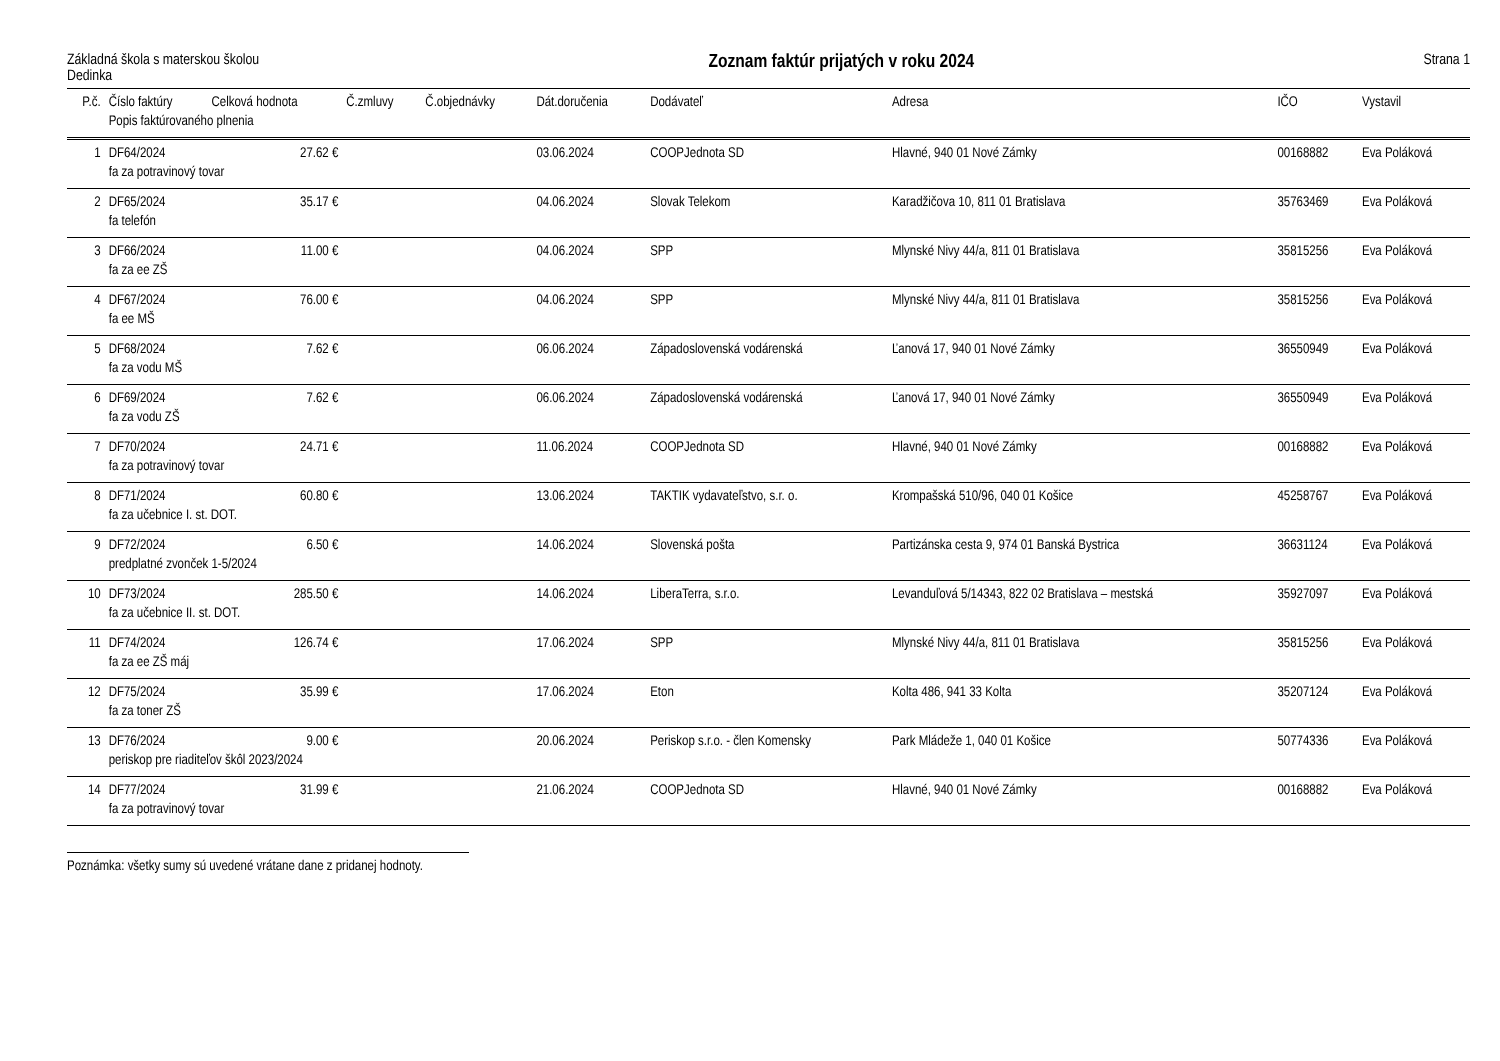Základná škola s materskou školou
Dedinka
Zoznam faktúr prijatých v roku 2024
Strana 1
| P.č. | Číslo faktúry | Celková hodnota | Č.zmluvy | Č.objednávky | Dát.doručenia | Dodávateľ | Adresa | IČO | Vystavil |
| --- | --- | --- | --- | --- | --- | --- | --- | --- | --- |
| | Popis faktúrovaného plnenia | | | | | | | | |
| 1 | DF64/2024 | 27.62 € | | | 03.06.2024 | COOPJednota SD | Hlavné, 940 01 Nové Zámky | 00168882 | Eva Poláková |
| | fa za potravinový tovar | | | | | | | | |
| 2 | DF65/2024 | 35.17 € | | | 04.06.2024 | Slovak Telekom | Karadžičova 10, 811 01 Bratislava | 35763469 | Eva Poláková |
| | fa telefón | | | | | | | | |
| 3 | DF66/2024 | 11.00 € | | | 04.06.2024 | SPP | Mlynské Nivy 44/a, 811 01 Bratislava | 35815256 | Eva Poláková |
| | fa za ee ZŠ | | | | | | | | |
| 4 | DF67/2024 | 76.00 € | | | 04.06.2024 | SPP | Mlynské Nivy 44/a, 811 01 Bratislava | 35815256 | Eva Poláková |
| | fa ee MŠ | | | | | | | | |
| 5 | DF68/2024 | 7.62 € | | | 06.06.2024 | Západoslovenská vodárenská | Ľanová 17, 940 01 Nové Zámky | 36550949 | Eva Poláková |
| | fa za vodu MŠ | | | | | | | | |
| 6 | DF69/2024 | 7.62 € | | | 06.06.2024 | Západoslovenská vodárenská | Ľanová 17, 940 01 Nové Zámky | 36550949 | Eva Poláková |
| | fa za vodu ZŠ | | | | | | | | |
| 7 | DF70/2024 | 24.71 € | | | 11.06.2024 | COOPJednota SD | Hlavné, 940 01 Nové Zámky | 00168882 | Eva Poláková |
| | fa za potravinový tovar | | | | | | | | |
| 8 | DF71/2024 | 60.80 € | | | 13.06.2024 | TAKTIK vydavateľstvo, s.r. o. | Krompašská 510/96, 040 01 Košice | 45258767 | Eva Poláková |
| | fa za učebnice I. st. DOT. | | | | | | | | |
| 9 | DF72/2024 | 6.50 € | | | 14.06.2024 | Slovenská pošta | Partizánska cesta 9, 974 01 Banská Bystrica | 36631124 | Eva Poláková |
| | predplatné zvonček 1-5/2024 | | | | | | | | |
| 10 | DF73/2024 | 285.50 € | | | 14.06.2024 | LiberaTerra, s.r.o. | Levanduľová 5/14343, 822 02 Bratislava – mestská | 35927097 | Eva Poláková |
| | fa za učebnice II. st. DOT. | | | | | | | | |
| 11 | DF74/2024 | 126.74 € | | | 17.06.2024 | SPP | Mlynské Nivy 44/a, 811 01 Bratislava | 35815256 | Eva Poláková |
| | fa za ee ZŠ máj | | | | | | | | |
| 12 | DF75/2024 | 35.99 € | | | 17.06.2024 | Eton | Kolta 486, 941 33 Kolta | 35207124 | Eva Poláková |
| | fa za toner ZŠ | | | | | | | | |
| 13 | DF76/2024 | 9.00 € | | | 20.06.2024 | Periskop s.r.o. - člen Komensky | Park Mládeže 1, 040 01 Košice | 50774336 | Eva Poláková |
| | periskop pre riaditeľov škôl 2023/2024 | | | | | | | | |
| 14 | DF77/2024 | 31.99 € | | | 21.06.2024 | COOPJednota SD | Hlavné, 940 01 Nové Zámky | 00168882 | Eva Poláková |
| | fa za potravinový tovar | | | | | | | | |
Poznámka: všetky sumy sú uvedené vrátane dane z pridanej hodnoty.